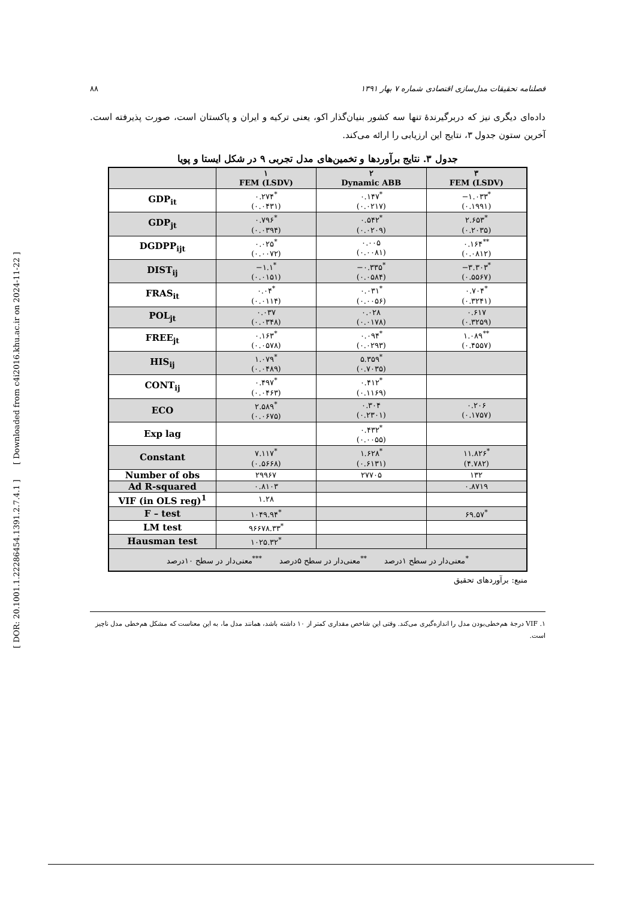[ DOR: 20.1001.1.22286454.1391.2.7.4.1 ] [ Downloaded from c4i2016.khu.ac.ir on 2024-11-22 ]
فصلنامه تحقیقات مدل‌سازی اقتصادی شماره ۷ بهار ۱۳۹۱ ۸۸
داده‌ای دیگری نیز که دربرگیرندهٔ تنها سه کشور بنیان‌گذار اکو، یعنی ترکیه و ایران و پاکستان است، صورت پذیرفته است. آخرین ستون جدول ۳، نتایج این ارزیابی را ارائه می‌کند.
جدول ۳. نتایج برآوردها و تخمین‌های مدل تجربی ۹ در شکل ایستا و پویا
| | ۱ FEM (LSDV) | ۲ Dynamic ABB | ۳ FEM (LSDV) |
| --- | --- | --- | --- |
| GDP<sub>it</sub> | ۰.۲۷۴<sup>*</sup> (۰.۰۴۳۱) | ۰.۱۴۷<sup>*</sup> (۰.۰۲۱۷) | −۱.۰۳۳<sup>*</sup> (۰.۱۹۹۱) |
| GDP<sub>jt</sub> | ۰.۷۹۶<sup>*</sup> (۰.۰۳۹۴) | ۰.۵۴۲<sup>*</sup> (۰.۰۲۰۹) | ۲.۶۵۳<sup>*</sup> (۰.۲۰۳۵) |
| DGDPP<sub>ijt</sub> | ۰.۰۲۵<sup>*</sup> (۰.۰۰۷۲) | ۰.۰۰۵ (۰.۰۰۸۱) | ۰.۱۶۴<sup>**</sup> (۰.۰۸۱۲) |
| DIST<sub>ij</sub> | −۱.۱<sup>*</sup> (۰.۰۱۵۱) | −۰.۳۳۵<sup>*</sup> (۰.۰۵۸۴) | −۳.۳۰۳<sup>*</sup> (۰.۵۵۶۷) |
| FRAS<sub>it</sub> | ۰.۰۴<sup>*</sup> (۰.۰۱۱۴) | ۰.۰۳۱<sup>*</sup> (۰.۰۰۵۶) | ۰.۷۰۴<sup>*</sup> (۰.۳۲۴۱) |
| POL<sub>jt</sub> | ۰.۰۳۷ (۰.۰۳۴۸) | ۰.۰۲۸ (۰.۰۱۷۸) | ۰.۶۱۷ (۰.۳۲۵۹) |
| FREE<sub>jt</sub> | ۰.۱۶۳<sup>*</sup> (۰.۰۵۷۸) | ۰.۰۹۴<sup>*</sup> (۰.۰۲۹۳) | ۱.۰۸۹<sup>**</sup> (۰.۴۵۵۷) |
| HIS<sub>ij</sub> | ۱.۰۷۹<sup>*</sup> (۰.۰۴۸۹) | ۵.۳۵۹<sup>*</sup> (۰.۷۰۳۵) | |
| CONT<sub>ij</sub> | ۰.۴۹۷<sup>*</sup> (۰.۰۴۶۳) | ۰.۴۱۲<sup>*</sup> (۰.۱۱۶۹) | |
| ECO | ۲.۵۸۹<sup>*</sup> (۰.۰۶۷۵) | ۰.۳۰۴ (۰.۲۳۰۱) | ۰.۲۰۶ (۰.۱۷۵۷) |
| Exp lag | | ۰.۴۳۲<sup>*</sup> (۰.۰۰۵۵) | |
| Constant | ۷.۱۱۷<sup>*</sup> (۰.۵۶۶۸) | ۱.۶۲۸<sup>*</sup> (۰.۶۱۳۱) | ۱۱.۸۲۶<sup>*</sup> (۴.۷۸۲) |
| Number of obs | ۲۹۹۶۷ | ۲۷۷۰۵ | ۱۳۲ |
| Ad R-squared | ۰.۸۱۰۳ | | ۰.۸۷۱۹ |
| VIF (in OLS reg)<sup>1</sup> | ۱.۲۸ | | |
| F – test | ۱۰۴۹.۹۴<sup>*</sup> | | ۶۹.۵۷<sup>*</sup> |
| LM test | ۹۶۶۷۸.۳۳<sup>*</sup> | | |
| Hausman test | ۱۰۲۵.۳۲<sup>*</sup> | | |
| <sup>*</sup> معنی‌دار در سطح ۱درصد <sup>**</sup>معنی‌دار در سطح ۵درصد <sup>***</sup>معنی‌دار در سطح ۱۰درصد | | | |
منبع: برآوردهای تحقیق
۱. VIF درجهٔ هم‌خطی‌بودن مدل را اندازه‌گیری می‌کند. وقتی این شاخص مقداری کمتر از ۱۰ داشته باشد، همانند مدل ما، به این معناست که مشکل هم‌خطی مدل ناچیز است.